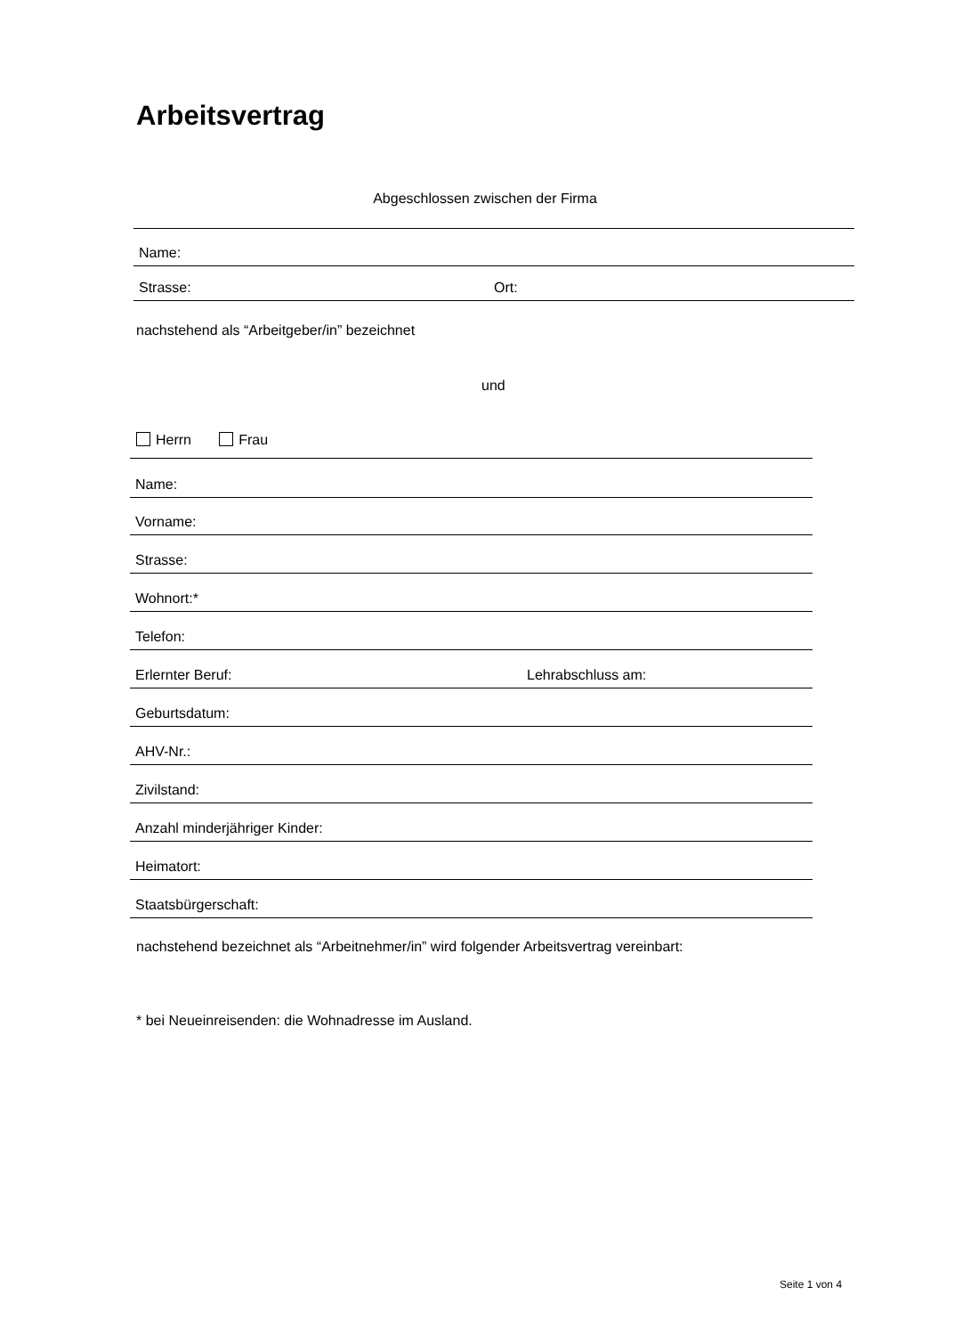Arbeitsvertrag
Abgeschlossen zwischen der Firma
Name:
Strasse: Ort:
nachstehend als “Arbeitgeber/in” bezeichnet
und
Herrn Frau
Name:
Vorname:
Strasse:
Wohnort:*
Telefon:
Erlernter Beruf: Lehrabschluss am:
Geburtsdatum:
AHV-Nr.:
Zivilstand:
Anzahl minderjähriger Kinder:
Heimatort:
Staatsbürgerschaft:
nachstehend bezeichnet als “Arbeitnehmer/in” wird folgender Arbeitsvertrag vereinbart:
* bei Neueinreisenden: die Wohnadresse im Ausland.
Seite 1 von 4